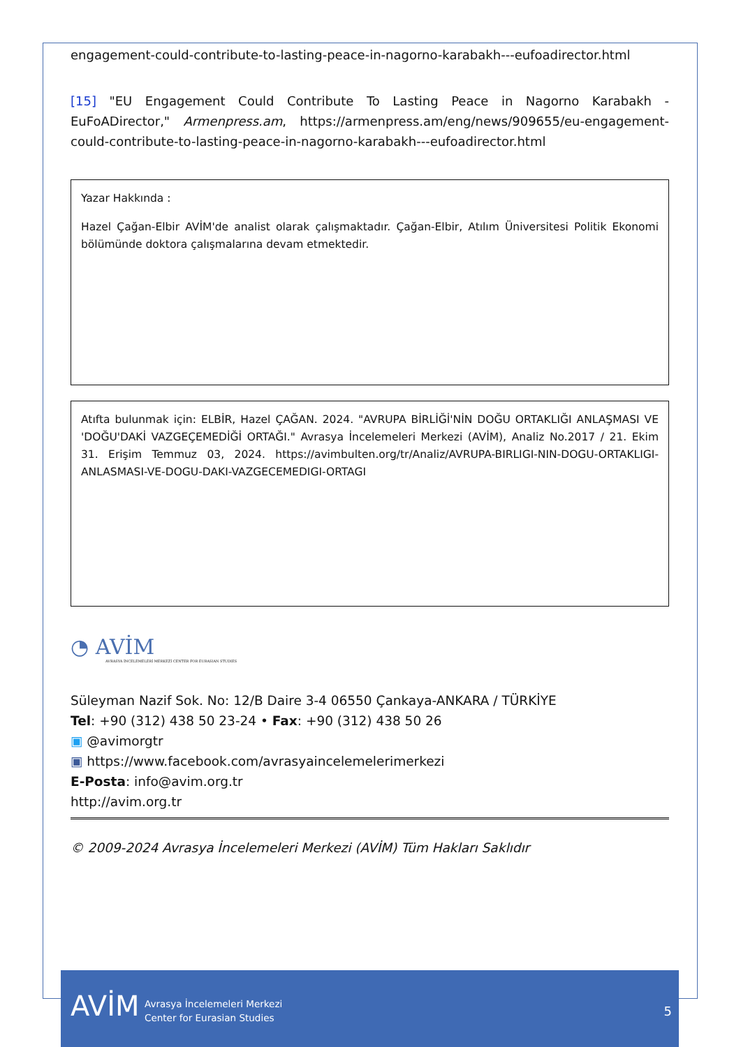engagement-could-contribute-to-lasting-peace-in-nagorno-karabakh---eufoadirector.html
[15] "EU Engagement Could Contribute To Lasting Peace in Nagorno Karabakh - EuFoADirector," Armenpress.am, https://armenpress.am/eng/news/909655/eu-engagement-could-contribute-to-lasting-peace-in-nagorno-karabakh---eufoadirector.html
Yazar Hakkında :
Hazel Çağan-Elbir AVİM'de analist olarak çalışmaktadır. Çağan-Elbir, Atılım Üniversitesi Politik Ekonomi bölümünde doktora çalışmalarına devam etmektedir.
Atıfta bulunmak için: ELBİR, Hazel ÇAĞAN. 2024. "AVRUPA BİRLİĞİ'NİN DOĞU ORTAKLIĞI ANLAŞMASI VE 'DOĞU'DAKİ VAZGEÇEMEDİĞİ ORTAĞI." Avrasya İncelemeleri Merkezi (AVİM), Analiz No.2017 / 21. Ekim 31. Erişim Temmuz 03, 2024. https://avimbulten.org/tr/Analiz/AVRUPA-BIRLIGI-NIN-DOGU-ORTAKLIGI-ANLASMASI-VE-DOGU-DAKI-VAZGECEMEDIGI-ORTAGI
◔ AVİM
AVRASYA İNCELEMELERİ MERKEZİ CENTER FOR EURASIAN STUDIES
Süleyman Nazif Sok. No: 12/B Daire 3-4 06550 Çankaya-ANKARA / TÜRKİYE
Tel: +90 (312) 438 50 23-24 • Fax: +90 (312) 438 50 26
▣ @avimorgtr
▣ https://www.facebook.com/avrasyaincelemelerimerkezi
E-Posta: info@avim.org.tr
http://avim.org.tr
© 2009-2024 Avrasya İncelemeleri Merkezi (AVİM) Tüm Hakları Saklıdır
AVİM
Avrasya İncelemeleri Merkezi
Center for Eurasian Studies
5